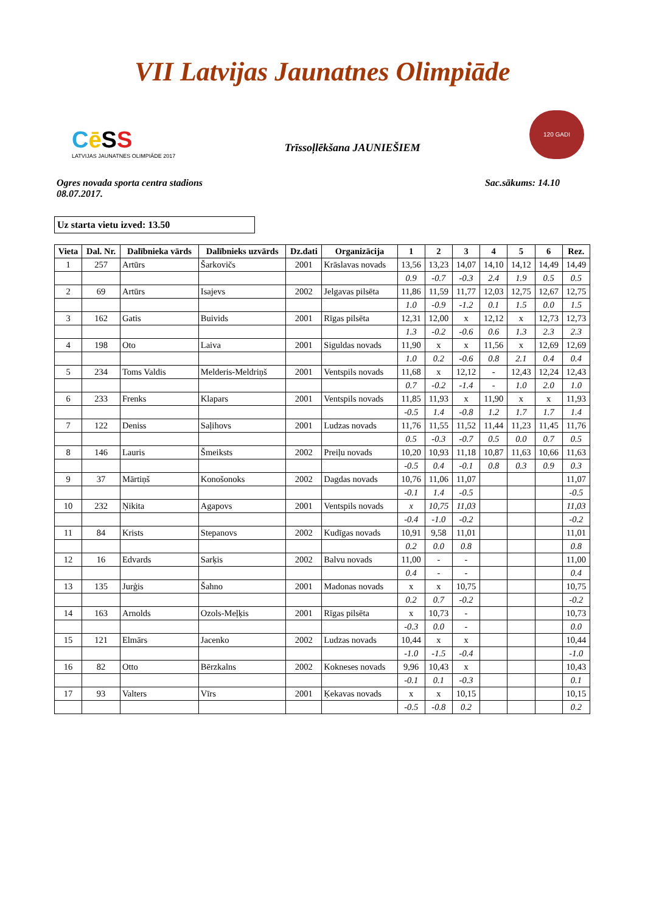VII Latvijas Jaunatnes Olimpiāde
Cē SS
LATVIJAS JAUNATNES OLIMPIĀDE 2017
Trīssoļlēkšana JAUNIEŠIEM
120 GADI
Ogres novada sporta centra stadions
08.07.2017.
Sac.sākums: 14.10
Uz starta vietu izved: 13.50
| Vieta | Dal. Nr. | Dalībnieka vārds | Dalībnieks uzvārds | Dz.dati | Organizācija | 1 | 2 | 3 | 4 | 5 | 6 | Rez. |
| --- | --- | --- | --- | --- | --- | --- | --- | --- | --- | --- | --- | --- |
| 1 | 257 | Artūrs | Šarkovičs | 2001 | Krāslavas novads | 13,56 | 13,23 | 14,07 | 14,10 | 14,12 | 14,49 | 14,49 |
| | | | | | | 0.9 | -0.7 | -0.3 | 2.4 | 1.9 | 0.5 | 0.5 |
| 2 | 69 | Artūrs | Isajevs | 2002 | Jelgavas pilsēta | 11,86 | 11,59 | 11,77 | 12,03 | 12,75 | 12,67 | 12,75 |
| | | | | | | 1.0 | -0.9 | -1.2 | 0.1 | 1.5 | 0.0 | 1.5 |
| 3 | 162 | Gatis | Buivids | 2001 | Rīgas pilsēta | 12,31 | 12,00 | x | 12,12 | x | 12,73 | 12,73 |
| | | | | | | 1.3 | -0.2 | -0.6 | 0.6 | 1.3 | 2.3 | 2.3 |
| 4 | 198 | Oto | Laiva | 2001 | Siguldas novads | 11,90 | x | x | 11,56 | x | 12,69 | 12,69 |
| | | | | | | 1.0 | 0.2 | -0.6 | 0.8 | 2.1 | 0.4 | 0.4 |
| 5 | 234 | Toms Valdis | Melderis-Meldriņš | 2001 | Ventspils novads | 11,68 | x | 12,12 | - | 12,43 | 12,24 | 12,43 |
| | | | | | | 0.7 | -0.2 | -1.4 | - | 1.0 | 2.0 | 1.0 |
| 6 | 233 | Frenks | Klapars | 2001 | Ventspils novads | 11,85 | 11,93 | x | 11,90 | x | x | 11,93 |
| | | | | | | -0.5 | 1.4 | -0.8 | 1.2 | 1.7 | 1.7 | 1.4 |
| 7 | 122 | Deniss | Saļihovs | 2001 | Ludzas novads | 11,76 | 11,55 | 11,52 | 11,44 | 11,23 | 11,45 | 11,76 |
| | | | | | | 0.5 | -0.3 | -0.7 | 0.5 | 0.0 | 0.7 | 0.5 |
| 8 | 146 | Lauris | Šmeiksts | 2002 | Preiļu novads | 10,20 | 10,93 | 11,18 | 10,87 | 11,63 | 10,66 | 11,63 |
| | | | | | | -0.5 | 0.4 | -0.1 | 0.8 | 0.3 | 0.9 | 0.3 |
| 9 | 37 | Mārtiņš | Konošonoks | 2002 | Dagdas novads | 10,76 | 11,06 | 11,07 | | | | 11,07 |
| | | | | | | -0.1 | 1.4 | -0.5 | | | | -0.5 |
| 10 | 232 | Ņikita | Agapovs | 2001 | Ventspils novads | x | 10,75 | 11,03 | | | | 11,03 |
| | | | | | | -0.4 | -1.0 | -0.2 | | | | -0.2 |
| 11 | 84 | Krists | Stepanovs | 2002 | Kudīgas novads | 10,91 | 9,58 | 11,01 | | | | 11,01 |
| | | | | | | 0.2 | 0.0 | 0.8 | | | | 0.8 |
| 12 | 16 | Edvards | Sarķis | 2002 | Balvu novads | 11,00 | - | - | | | | 11,00 |
| | | | | | | 0.4 | - | - | | | | 0.4 |
| 13 | 135 | Jurģis | Šahno | 2001 | Madonas novads | x | x | 10,75 | | | | 10,75 |
| | | | | | | 0.2 | 0.7 | -0.2 | | | | -0.2 |
| 14 | 163 | Arnolds | Ozols-Meļķis | 2001 | Rīgas pilsēta | x | 10,73 | - | | | | 10,73 |
| | | | | | | -0.3 | 0.0 | - | | | | 0.0 |
| 15 | 121 | Elmārs | Jacenko | 2002 | Ludzas novads | 10,44 | x | x | | | | 10,44 |
| | | | | | | -1.0 | -1.5 | -0.4 | | | | -1.0 |
| 16 | 82 | Otto | Bērzkalns | 2002 | Kokneses novads | 9,96 | 10,43 | x | | | | 10,43 |
| | | | | | | -0.1 | 0.1 | -0.3 | | | | 0.1 |
| 17 | 93 | Valters | Vīrs | 2001 | Ķekavas novads | x | x | 10,15 | | | | 10,15 |
| | | | | | | -0.5 | -0.8 | 0.2 | | | | 0.2 |